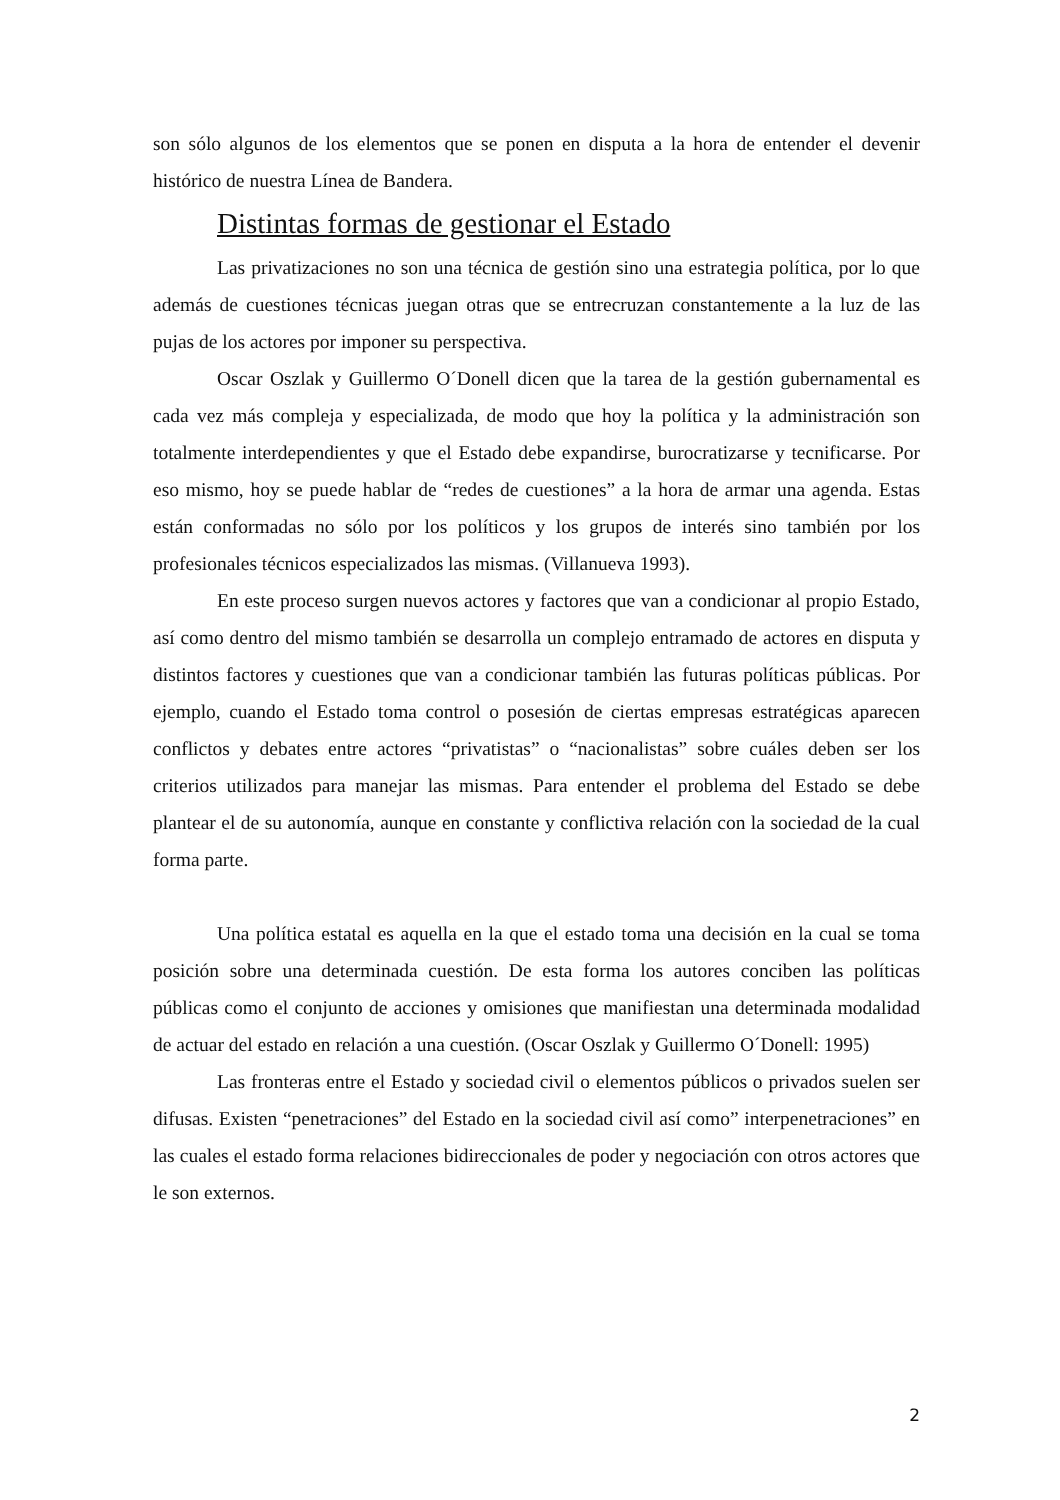son sólo algunos de los elementos que se ponen en disputa a la hora de entender el devenir histórico de nuestra Línea de Bandera.
Distintas formas de gestionar el Estado
Las privatizaciones no son una técnica de gestión sino una estrategia política, por lo que además de cuestiones técnicas juegan otras que se entrecruzan constantemente a la luz de las pujas de los actores por imponer su perspectiva.
Oscar Oszlak y Guillermo O´Donell dicen que la tarea de la gestión gubernamental es cada vez más compleja y especializada, de modo que hoy la política y la administración son totalmente interdependientes y que el Estado debe expandirse, burocratizarse y tecnificarse. Por eso mismo, hoy se puede hablar de “redes de cuestiones” a la hora de armar una agenda. Estas están conformadas no sólo por los políticos y los grupos de interés sino también por los profesionales técnicos especializados las mismas. (Villanueva 1993).
En este proceso surgen nuevos actores y factores que van a condicionar al propio Estado, así como dentro del mismo también se desarrolla un complejo entramado de actores en disputa y distintos factores y cuestiones que van a condicionar también las futuras políticas públicas. Por ejemplo, cuando el Estado toma control o posesión de ciertas empresas estratégicas aparecen conflictos y debates entre actores “privatistas” o “nacionalistas” sobre cuáles deben ser los criterios utilizados para manejar las mismas. Para entender el problema del Estado se debe plantear el de su autonomía, aunque en constante y conflictiva relación con la sociedad de la cual forma parte.
Una política estatal es aquella en la que el estado toma una decisión en la cual se toma posición sobre una determinada cuestión. De esta forma los autores conciben las políticas públicas como el conjunto de acciones y omisiones que manifiestan una determinada modalidad de actuar del estado en relación a una cuestión. (Oscar Oszlak y Guillermo O´Donell: 1995)
Las fronteras entre el Estado y sociedad civil o elementos públicos o privados suelen ser difusas. Existen “penetraciones” del Estado en la sociedad civil así como” interpenetraciones” en las cuales el estado forma relaciones bidireccionales de poder y negociación con otros actores que le son externos.
2